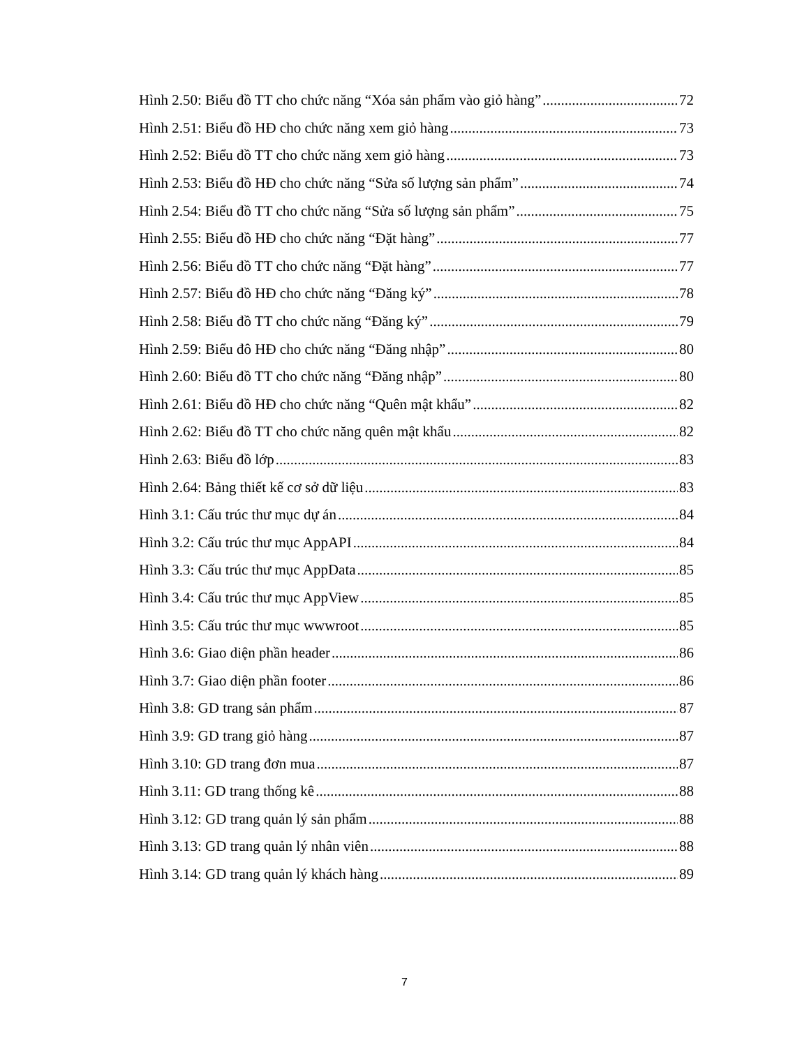Hình 2.50: Biểu đồ TT cho chức năng “Xóa sản phẩm vào giỏ hàng” 72
Hình 2.51: Biểu đồ HĐ cho chức năng xem giỏ hàng 73
Hình 2.52: Biểu đồ TT cho chức năng xem giỏ hàng 73
Hình 2.53: Biểu đồ HĐ cho chức năng “Sửa số lượng sản phẩm” 74
Hình 2.54: Biểu đồ TT cho chức năng “Sửa số lượng sản phẩm” 75
Hình 2.55: Biểu đồ HĐ cho chức năng “Đặt hàng” 77
Hình 2.56: Biểu đồ TT cho chức năng “Đặt hàng” 77
Hình 2.57: Biểu đồ HĐ cho chức năng “Đăng ký” 78
Hình 2.58: Biểu đồ TT cho chức năng “Đăng ký” 79
Hình 2.59: Biểu đô HĐ cho chức năng “Đăng nhập” 80
Hình 2.60: Biểu đồ TT cho chức năng “Đăng nhập” 80
Hình 2.61: Biểu đồ HĐ cho chức năng “Quên mật khẩu” 82
Hình 2.62: Biểu đồ TT cho chức năng quên mật khẩu 82
Hình 2.63: Biểu đồ lớp 83
Hình 2.64: Bảng thiết kế cơ sở dữ liệu 83
Hình 3.1: Cấu trúc thư mục dự án 84
Hình 3.2: Cấu trúc thư mục AppAPI 84
Hình 3.3: Cấu trúc thư mục AppData 85
Hình 3.4: Cấu trúc thư mục AppView 85
Hình 3.5: Cấu trúc thư mục wwwroot 85
Hình 3.6: Giao diện phần header 86
Hình 3.7: Giao diện phần footer 86
Hình 3.8: GD trang sản phẩm 87
Hình 3.9: GD trang giỏ hàng 87
Hình 3.10: GD trang đơn mua 87
Hình 3.11: GD trang thống kê 88
Hình 3.12: GD trang quản lý sản phẩm 88
Hình 3.13: GD trang quản lý nhân viên 88
Hình 3.14: GD trang quản lý khách hàng 89
7